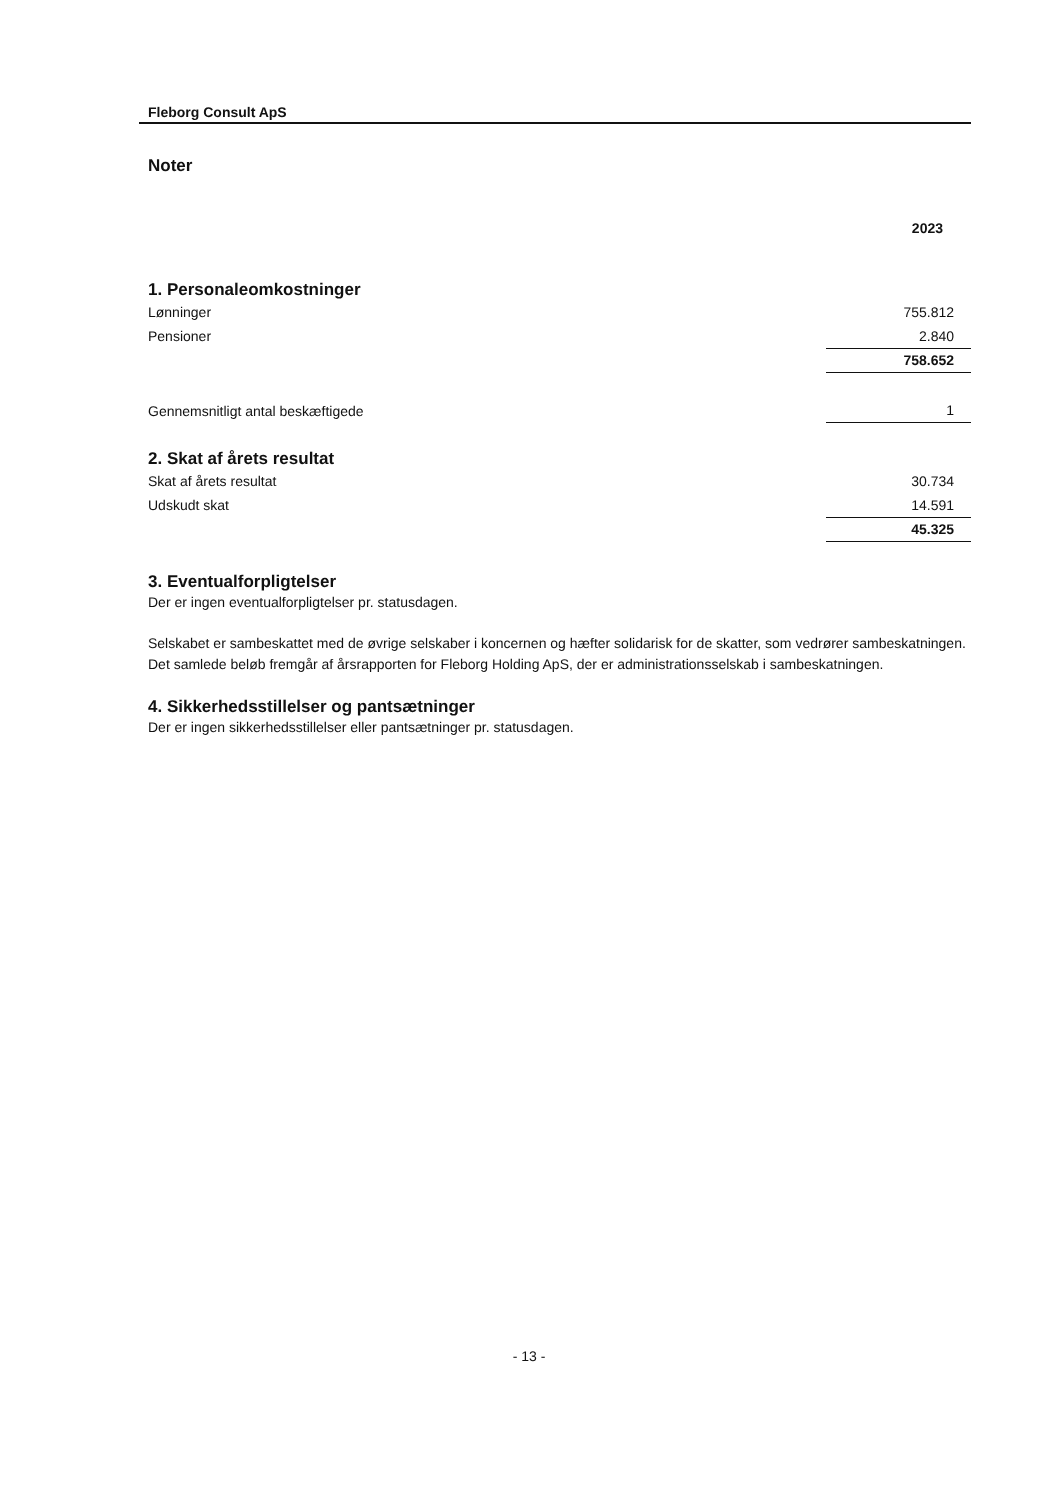Fleborg Consult ApS
Noter
| | 2023 |
1. Personaleomkostninger
| Lønninger | 755.812 |
| Pensioner | 2.840 |
| | 758.652 |
| Gennemsnitligt antal beskæftigede | 1 |
2. Skat af årets resultat
| Skat af årets resultat | 30.734 |
| Udskudt skat | 14.591 |
| | 45.325 |
3. Eventualforpligtelser
Der er ingen eventualforpligtelser pr. statusdagen.
Selskabet er sambeskattet med de øvrige selskaber i koncernen og hæfter solidarisk for de skatter, som vedrører sambeskatningen.
Det samlede beløb fremgår af årsrapporten for Fleborg Holding ApS, der er administrationsselskab i sambeskatningen.
4. Sikkerhedsstillelser og pantsætninger
Der er ingen sikkerhedsstillelser eller pantsætninger pr. statusdagen.
- 13 -